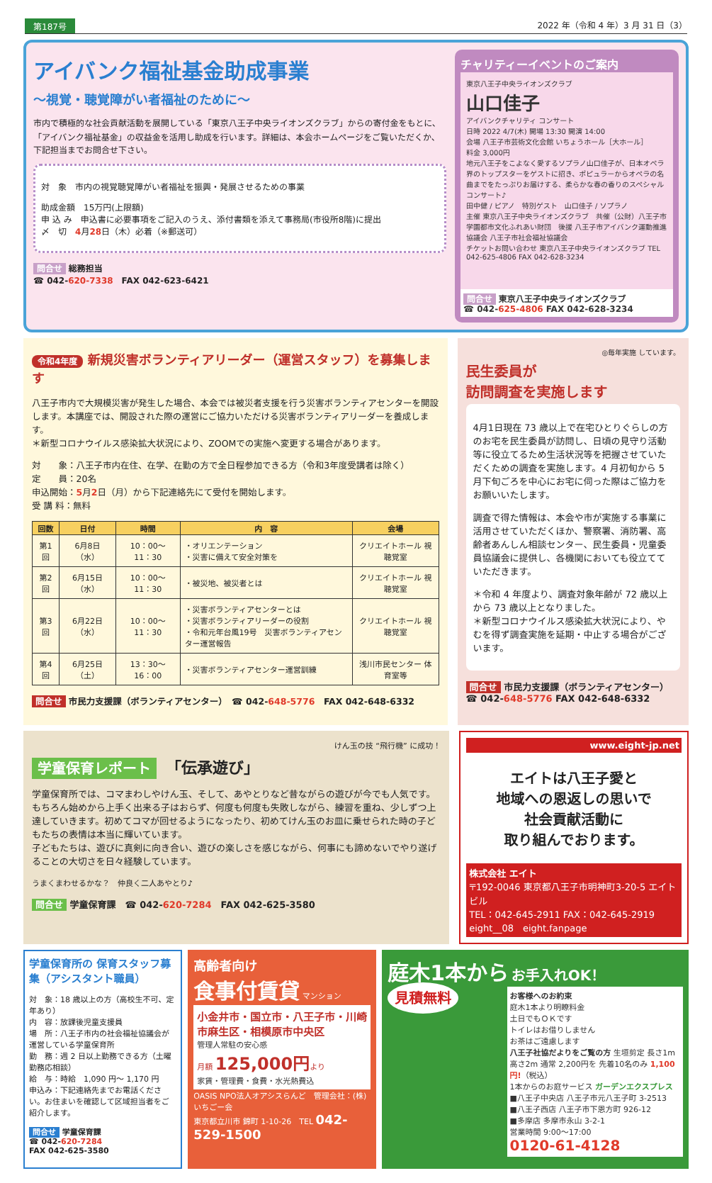第187号 2022 年（令和 4 年）3 月 31 日（3）
アイバンク福祉基金助成事業
〜視覚・聴覚障がい者福祉のために〜
市内で積極的な社会貢献活動を展開している「東京八王子中央ライオンズクラブ」からの寄付金をもとに、「アイバンク福祉基金」の収益金を活用し助成を行います。詳細は、本会ホームページをご覧いただくか、下記担当までお問合せ下さい。
対　象　市内の視覚聴覚障がい者福祉を振興・発展させるための事業
助成金額　15万円(上限額)
申 込 み　申込書に必要事項をご記入のうえ、添付書類を添えて事務局(市役所8階)に提出
〆　切　4月28日（木）必着（※郵送可）
問合せ 総務担当
☎ 042-620-7338　FAX 042-623-6421
チャリティーイベントのご案内
東京八王子中央ライオンズクラブ
山口佳子
アイバンクチャリティ コンサート
日時 2022 4/7(木) 開場 13:30 開演 14:00
会場 八王子市芸術文化会館 いちょうホール［大ホール］
料金 3,000円
地元八王子をこよなく愛するソプラノ山口佳子が、日本オペラ界のトップスターをゲストに招き、ポピュラーからオペラの名曲までをたっぷりお届けする、柔らかな春の香りのスペシャルコンサート♪
田中健 / ピアノ　特別ゲスト　山口佳子 / ソプラノ
主催 東京八王子中央ライオンズクラブ　共催（公財）八王子市学園都市文化ふれあい財団　後援 八王子市アイバンク運動推進協議会 八王子市社会福祉協議会
チケットお問い合わせ 東京八王子中央ライオンズクラブ TEL 042-625-4806 FAX 042-628-3234
問合せ 東京八王子中央ライオンズクラブ
☎ 042-625-4806 FAX 042-628-3234
令和4年度 新規災害ボランティアリーダー（運営スタッフ）を募集します
八王子市内で大規模災害が発生した場合、本会では被災者支援を行う災害ボランティアセンターを開設します。本講座では、開設された際の運営にご協力いただける災害ボランティアリーダーを養成します。
＊新型コロナウイルス感染拡大状況により、ZOOMでの実施へ変更する場合があります。
対　　象：八王子市内在住、在学、在勤の方で全日程参加できる方（令和3年度受講者は除く）
定　　員：20名
申込開始：5月2日（月）から下記連絡先にて受付を開始します。
受 講 料：無料
| 回数 | 日付 | 時間 | 内 容 | 会場 |
| --- | --- | --- | --- | --- |
| 第1回 | 6月8日（水） | 10：00〜 11：30 | ・オリエンテーション ・災害に備えて安全対策を | クリエイトホール 視聴覚室 |
| 第2回 | 6月15日（水） | 10：00〜 11：30 | ・被災地、被災者とは | クリエイトホール 視聴覚室 |
| 第3回 | 6月22日（水） | 10：00〜 11：30 | ・災害ボランティアセンターとは ・災害ボランティアリーダーの役割 ・令和元年台風19号 災害ボランティアセンター運営報告 | クリエイトホール 視聴覚室 |
| 第4回 | 6月25日（土） | 13：30〜 16：00 | ・災害ボランティアセンター運営訓練 | 浅川市民センター 体育室等 |
問合せ 市民力支援課（ボランティアセンター）　☎ 042-648-5776　FAX 042-648-6332
◎毎年実施 しています。
民生委員が
訪問調査を実施します
4月1日現在 73 歳以上で在宅ひとりぐらしの方のお宅を民生委員が訪問し、日頃の見守り活動等に役立てるため生活状況等を把握させていただくための調査を実施します。4 月初旬から 5 月下旬ごろを中心にお宅に伺った際はご協力をお願いいたします。
調査で得た情報は、本会や市が実施する事業に活用させていただくほか、警察署、消防署、高齢者あんしん相談センター、民生委員・児童委員協議会に提供し、各機関においても役立てていただきます。
＊令和 4 年度より、調査対象年齢が 72 歳以上から 73 歳以上となりました。
＊新型コロナウイルス感染拡大状況により、やむを得ず調査実施を延期・中止する場合がございます。
問合せ 市民力支援課（ボランティアセンター）
☎ 042-648-5776 FAX 042-648-6332
けん玉の技 “飛行機” に成功！
学童保育レポート　「伝承遊び」
学童保育所では、コマまわしやけん玉、そして、あやとりなど昔ながらの遊びが今でも人気です。
もちろん始めから上手く出来る子はおらず、何度も何度も失敗しながら、練習を重ね、少しずつ上達していきます。初めてコマが回せるようになったり、初めてけん玉のお皿に乗せられた時の子どもたちの表情は本当に輝いています。
子どもたちは、遊びに真剣に向き合い、遊びの楽しさを感じながら、何事にも諦めないでやり遂げることの大切さを日々経験しています。
うまくまわせるかな？　仲良く二人あやとり♪
問合せ 学童保育課　☎ 042-620-7284　FAX 042-625-3580
www.eight-jp.net
エイトは八王子愛と
地域への恩返しの思いで
社会貢献活動に
取り組んでおります。
株式会社 エイト
〒192-0046 東京都八王子市明神町3-20-5 エイトビル
TEL：042-645-2911 FAX：042-645-2919
eight__08　eight.fanpage
学童保育所の 保育スタッフ募集（アシスタント職員）
対　象：18 歳以上の方（高校生不可、定年あり）
内　容：放課後児童支援員
場　所：八王子市内の社会福祉協議会が運営している学童保育所
勤　務：週 2 日以上勤務できる方（土曜勤務応相談）
給　与：時給　1,090 円〜 1,170 円
申込み：下記連絡先までお電話ください。お住まいを確認して区域担当者をご紹介します。
問合せ 学童保育課
☎ 042-620-7284
FAX 042-625-3580
高齢者向け
食事付賃貸 マンション
小金井市・国立市・八王子市・川崎市麻生区・相模原市中央区
管理人常駐の安心感
月額 125,000円より
家賃・管理費・食費・水光熱費込
OASIS NPO法人オアシスらんど　管理会社：(株)いちごー会
東京都立川市 錦町 1-10-26　TEL 042-529-1500
庭木1本から お手入れOK！
見積無料
お客様へのお約束
庭木1本より明瞭料金
土日でもＯＫです
トイレはお借りしません
お茶はご遠慮します
八王子社協だよりをご覧の方 生垣剪定 長さ1m 高さ2m 通常 2,200円を 先着10名のみ 1,100円!（税込）
1本からのお庭サービス ガーデンエクスプレス
■八王子中央店 八王子市元八王子町 3-2513
■八王子西店 八王子市下恩方町 926-12
■多摩店 多摩市永山 3-2-1
営業時間 9:00〜17:00
0120-61-4128